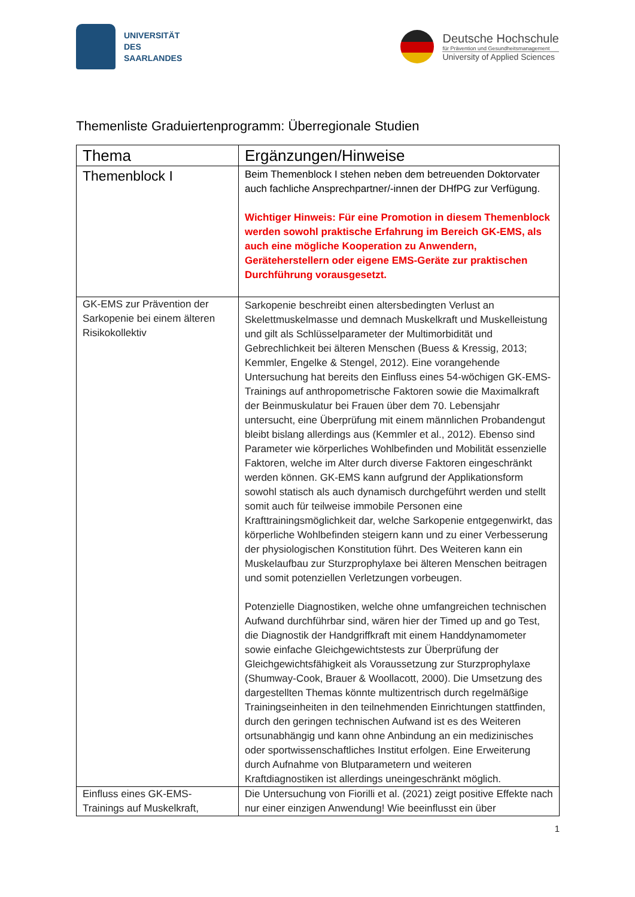UNIVERSITÄT
DES
SAARLANDES
Deutsche Hochschule
für Prävention und Gesundheitsmanagement
University of Applied Sciences
Themenliste Graduiertenprogramm: Überregionale Studien
| Thema | Ergänzungen/Hinweise |
| --- | --- |
| Themenblock I | Beim Themenblock I stehen neben dem betreuenden Doktorvater auch fachliche Ansprechpartner/-innen der DHfPG zur Verfügung. Wichtiger Hinweis: Für eine Promotion in diesem Themenblock werden sowohl praktische Erfahrung im Bereich GK-EMS, als auch eine mögliche Kooperation zu Anwendern, Geräteherstellern oder eigene EMS-Geräte zur praktischen Durchführung vorausgesetzt. |
| GK-EMS zur Prävention der Sarkopenie bei einem älteren Risikokollektiv | Sarkopenie beschreibt einen altersbedingten Verlust an Skelettmuskelmasse und demnach Muskelkraft und Muskelleistung und gilt als Schlüsselparameter der Multimorbidität und Gebrechlichkeit bei älteren Menschen (Buess & Kressig, 2013; Kemmler, Engelke & Stengel, 2012). Eine vorangehende Untersuchung hat bereits den Einfluss eines 54-wöchigen GK-EMS-Trainings auf anthropometrische Faktoren sowie die Maximalkraft der Beinmuskulatur bei Frauen über dem 70. Lebensjahr untersucht, eine Überprüfung mit einem männlichen Probandengut bleibt bislang allerdings aus (Kemmler et al., 2012). Ebenso sind Parameter wie körperliches Wohlbefinden und Mobilität essenzielle Faktoren, welche im Alter durch diverse Faktoren eingeschränkt werden können. GK-EMS kann aufgrund der Applikationsform sowohl statisch als auch dynamisch durchgeführt werden und stellt somit auch für teilweise immobile Personen eine Krafttrainingsmöglichkeit dar, welche Sarkopenie entgegenwirkt, das körperliche Wohlbefinden steigern kann und zu einer Verbesserung der physiologischen Konstitution führt. Des Weiteren kann ein Muskelaufbau zur Sturzprophylaxe bei älteren Menschen beitragen und somit potenziellen Verletzungen vorbeugen. Potenzielle Diagnostiken, welche ohne umfangreichen technischen Aufwand durchführbar sind, wären hier der Timed up and go Test, die Diagnostik der Handgriffkraft mit einem Handdynamometer sowie einfache Gleichgewichtstests zur Überprüfung der Gleichgewichtsfähigkeit als Voraussetzung zur Sturzprophylaxe (Shumway-Cook, Brauer & Woollacott, 2000). Die Umsetzung des dargestellten Themas könnte multizentrisch durch regelmäßige Trainingseinheiten in den teilnehmenden Einrichtungen stattfinden, durch den geringen technischen Aufwand ist es des Weiteren ortsunabhängig und kann ohne Anbindung an ein medizinisches oder sportwissenschaftliches Institut erfolgen. Eine Erweiterung durch Aufnahme von Blutparametern und weiteren Kraftdiagnostiken ist allerdings uneingeschränkt möglich. |
| Einfluss eines GK-EMS-Trainings auf Muskelkraft, | Die Untersuchung von Fiorilli et al. (2021) zeigt positive Effekte nach nur einer einzigen Anwendung! Wie beeinflusst ein über |
1